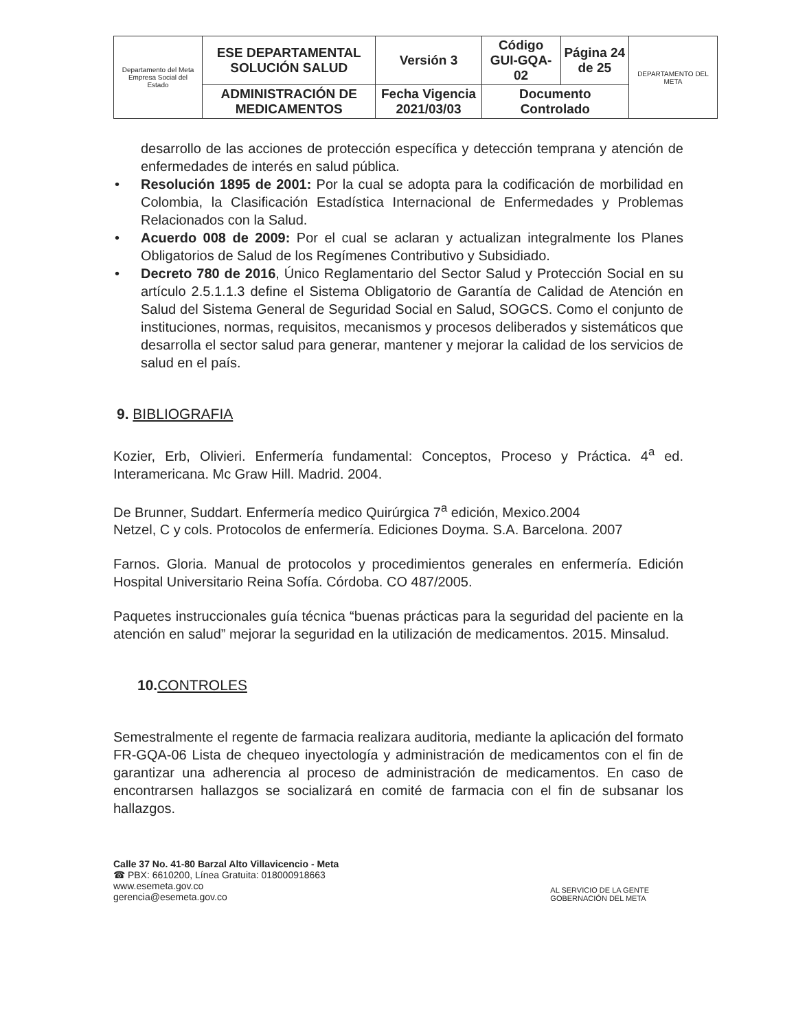| Departamento del Meta Empresa Social del Estado | ESE DEPARTAMENTAL SOLUCIÓN SALUD | Versión 3 | Código GUI-GQA-02 | Página 24 de 25 | DEPARTAMENTO DEL META |
| | ADMINISTRACIÓN DE MEDICAMENTOS | Fecha Vigencia 2021/03/03 | Documento Controlado | | |
desarrollo de las acciones de protección específica y detección temprana y atención de enfermedades de interés en salud pública.
• Resolución 1895 de 2001: Por la cual se adopta para la codificación de morbilidad en Colombia, la Clasificación Estadística Internacional de Enfermedades y Problemas Relacionados con la Salud.
• Acuerdo 008 de 2009: Por el cual se aclaran y actualizan integralmente los Planes Obligatorios de Salud de los Regímenes Contributivo y Subsidiado.
• Decreto 780 de 2016, Único Reglamentario del Sector Salud y Protección Social en su artículo 2.5.1.1.3 define el Sistema Obligatorio de Garantía de Calidad de Atención en Salud del Sistema General de Seguridad Social en Salud, SOGCS. Como el conjunto de instituciones, normas, requisitos, mecanismos y procesos deliberados y sistemáticos que desarrolla el sector salud para generar, mantener y mejorar la calidad de los servicios de salud en el país.
9. BIBLIOGRAFIA
Kozier, Erb, Olivieri. Enfermería fundamental: Conceptos, Proceso y Práctica. 4<sup>a</sup> ed. Interamericana. Mc Graw Hill. Madrid. 2004.
De Brunner, Suddart. Enfermería medico Quirúrgica 7<sup>a</sup> edición, Mexico.2004
Netzel, C y cols. Protocolos de enfermería. Ediciones Doyma. S.A. Barcelona. 2007
Farnos. Gloria. Manual de protocolos y procedimientos generales en enfermería. Edición Hospital Universitario Reina Sofía. Córdoba. CO 487/2005.
Paquetes instruccionales guía técnica “buenas prácticas para la seguridad del paciente en la atención en salud” mejorar la seguridad en la utilización de medicamentos. 2015. Minsalud.
10.CONTROLES
Semestralmente el regente de farmacia realizara auditoria, mediante la aplicación del formato FR-GQA-06 Lista de chequeo inyectología y administración de medicamentos con el fin de garantizar una adherencia al proceso de administración de medicamentos. En caso de encontrarsen hallazgos se socializará en comité de farmacia con el fin de subsanar los hallazgos.
Calle 37 No. 41-80 Barzal Alto Villavicencio - Meta
☎ PBX: 6610200, Línea Gratuita: 018000918663
www.esemeta.gov.co
gerencia@esemeta.gov.co
AL SERVICIO DE LA GENTE
GOBERNACIÓN DEL META